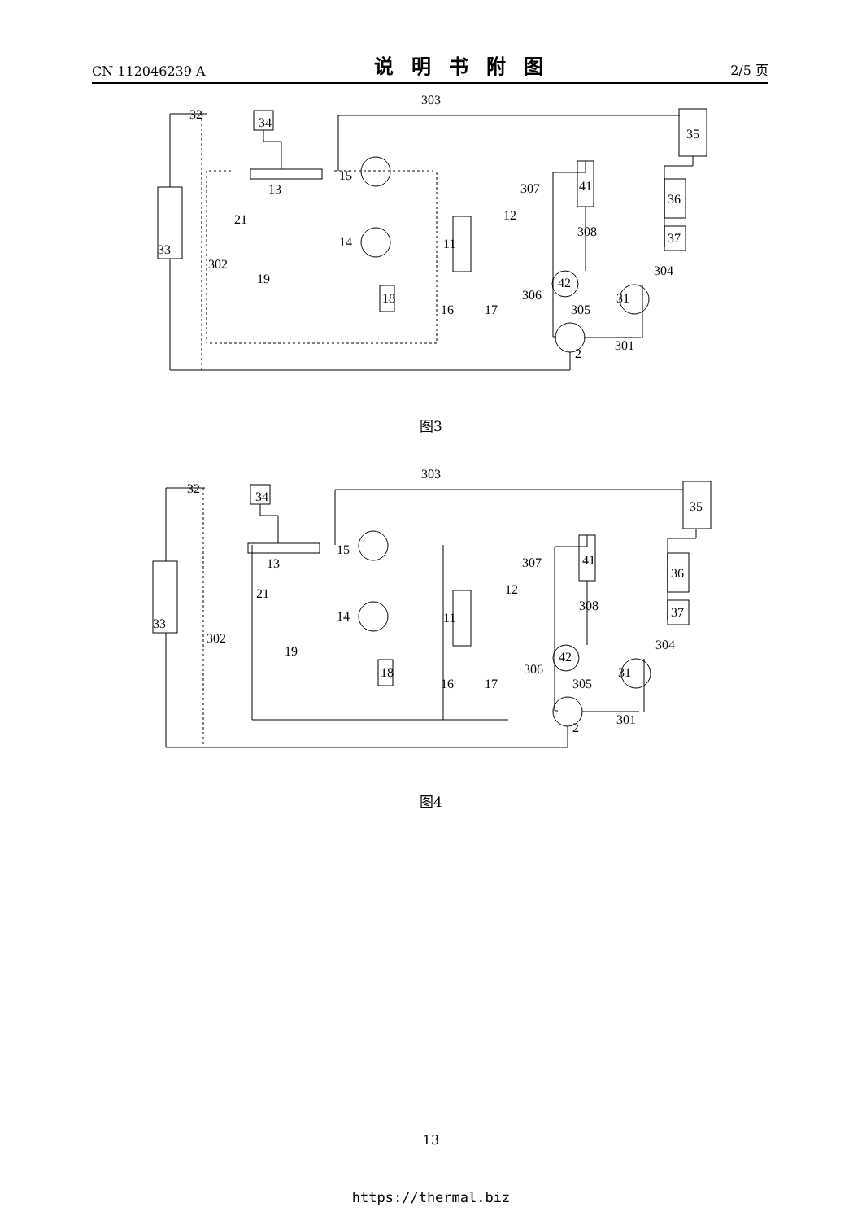CN 112046239 A 说明书附图 2/5 页
303
32
34
35
15
13
307
41
36
12
308
37
21
14
11
33
302
19
304
42
306
18
31
16
17
305
301
2
图3
303
32
34
35
15
13
307
41
36
12
308
37
21
14
11
33
302
19
304
42
306
18
31
16
17
305
301
2
图4
13
https://thermal.biz